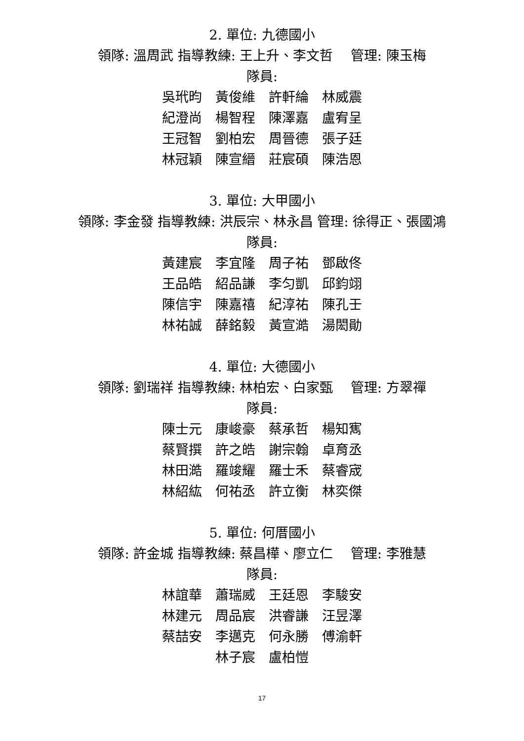2. 單位: 九德國小
領隊: 溫周武 指導教練: 王上升、李文哲　 管理: 陳玉梅
隊員:
吳玳昀　黃俊維　許軒綸　林威震
紀澄尚　楊智程　陳澤嘉　盧宥呈
王冠智　劉柏宏　周晉德　張子廷
林冠穎　陳宣縉　莊宸碩　陳浩恩
3. 單位: 大甲國小
領隊: 李金發 指導教練: 洪辰宗、林永昌 管理: 徐得正、張國鴻
隊員:
黃建宸　李宜隆　周子祐　鄧啟佟
王品皓　紹品謙　李匀凱　邱鈞翊
陳信宇　陳嘉禧　紀淳祐　陳孔壬
林祐誠　薛銘毅　黃宣澔　湯閎勛
4. 單位: 大德國小
領隊: 劉瑞祥 指導教練: 林柏宏、白家甄　 管理: 方翠禪
隊員:
陳士元　康峻豪　蔡承哲　楊知寯
蔡賢撰　許之皓　謝宗翰　卓育丞
林田澔　羅竣耀　羅士禾　蔡睿宬
林紹紘　何祐丞　許立衡　林奕傑
5. 單位: 何厝國小
領隊: 許金城 指導教練: 蔡昌樺、廖立仁　 管理: 李雅慧
隊員:
林誼華　蕭瑞威　王廷恩　李駿安
林建元　周品宸　洪睿謙　汪昱澤
蔡喆安　李邁克　何永勝　傅渝軒
林子宸　盧柏愷
17